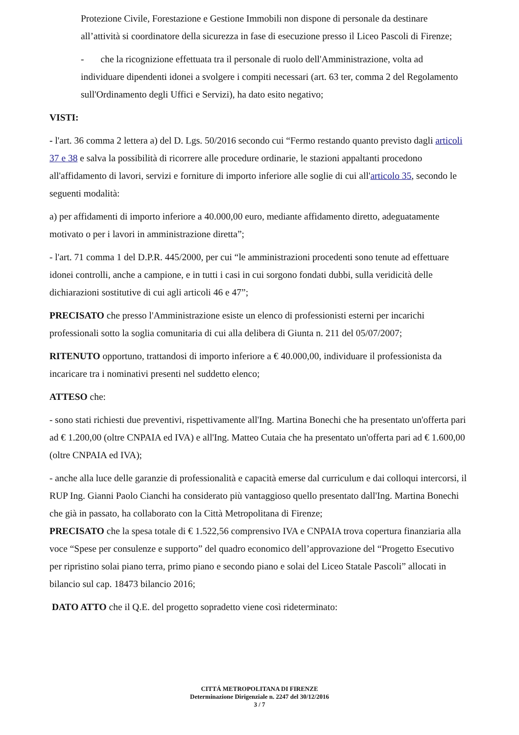Protezione Civile, Forestazione e Gestione Immobili non dispone di personale da destinare all’attività si coordinatore della sicurezza in fase di esecuzione presso il Liceo Pascoli di Firenze;
- che la ricognizione effettuata tra il personale di ruolo dell'Amministrazione, volta ad individuare dipendenti idonei a svolgere i compiti necessari (art. 63 ter, comma 2 del Regolamento sull'Ordinamento degli Uffici e Servizi), ha dato esito negativo;
VISTI:
- l'art. 36 comma 2 lettera a) del D. Lgs. 50/2016 secondo cui “Fermo restando quanto previsto dagli articoli 37 e 38 e salva la possibilità di ricorrere alle procedure ordinarie, le stazioni appaltanti procedono all'affidamento di lavori, servizi e forniture di importo inferiore alle soglie di cui all'articolo 35, secondo le seguenti modalità:
a) per affidamenti di importo inferiore a 40.000,00 euro, mediante affidamento diretto, adeguatamente motivato o per i lavori in amministrazione diretta”;
- l'art. 71 comma 1 del D.P.R. 445/2000, per cui “le amministrazioni procedenti sono tenute ad effettuare idonei controlli, anche a campione, e in tutti i casi in cui sorgono fondati dubbi, sulla veridicità delle dichiarazioni sostitutive di cui agli articoli 46 e 47”;
PRECISATO che presso l'Amministrazione esiste un elenco di professionisti esterni per incarichi professionali sotto la soglia comunitaria di cui alla delibera di Giunta n. 211 del 05/07/2007;
RITENUTO opportuno, trattandosi di importo inferiore a € 40.000,00, individuare il professionista da incaricare tra i nominativi presenti nel suddetto elenco;
ATTESO che:
- sono stati richiesti due preventivi, rispettivamente all'Ing. Martina Bonechi che ha presentato un'offerta pari ad € 1.200,00 (oltre CNPAIA ed IVA) e all'Ing. Matteo Cutaia che ha presentato un'offerta pari ad € 1.600,00 (oltre CNPAIA ed IVA);
- anche alla luce delle garanzie di professionalità e capacità emerse dal curriculum e dai colloqui intercorsi, il RUP Ing. Gianni Paolo Cianchi ha considerato più vantaggioso quello presentato dall'Ing. Martina Bonechi che già in passato, ha collaborato con la Città Metropolitana di Firenze;
PRECISATO che la spesa totale di € 1.522,56 comprensivo IVA e CNPAIA trova copertura finanziaria alla voce “Spese per consulenze e supporto” del quadro economico dell’approvazione del “Progetto Esecutivo per ripristino solai piano terra, primo piano e secondo piano e solai del Liceo Statale Pascoli” allocati in bilancio sul cap. 18473 bilancio 2016;
DATO ATTO che il Q.E. del progetto sopradetto viene così rideterminato:
CITTÁ METROPOLITANA DI FIRENZE
Determinazione Dirigenziale n. 2247 del 30/12/2016
3 / 7